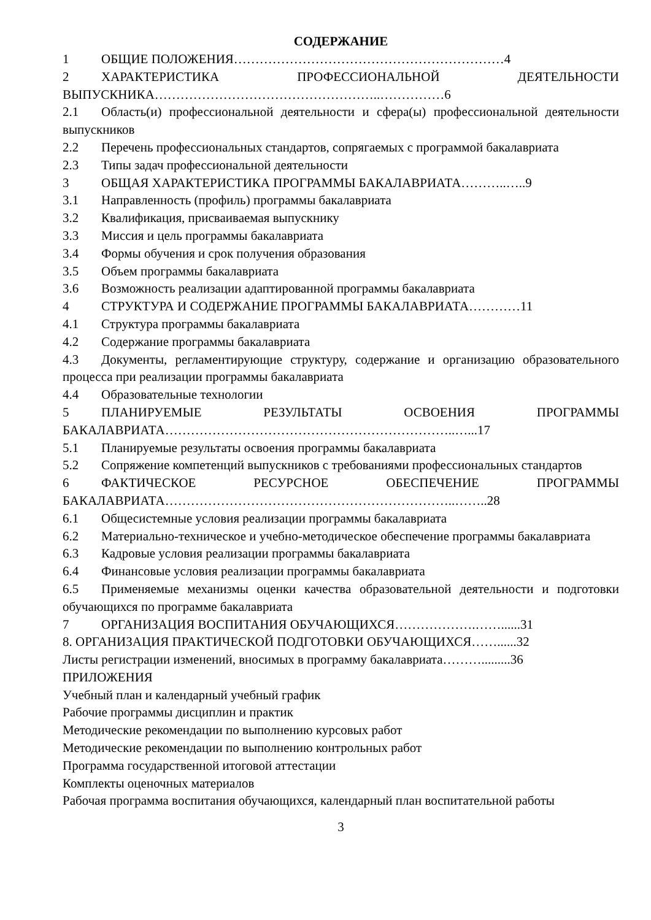СОДЕРЖАНИЕ
1 ОБЩИЕ ПОЛОЖЕНИЯ………………………………………………………4
2 ХАРАКТЕРИСТИКА ПРОФЕССИОНАЛЬНОЙ ДЕЯТЕЛЬНОСТИ ВЫПУСКНИКА……………………………………………..……………6
2.1 Область(и) профессиональной деятельности и сфера(ы) профессиональной деятельности выпускников
2.2 Перечень профессиональных стандартов, сопрягаемых с программой бакалавриата
2.3 Типы задач профессиональной деятельности
3 ОБЩАЯ ХАРАКТЕРИСТИКА ПРОГРАММЫ БАКАЛАВРИАТА………..…..9
3.1 Направленность (профиль) программы бакалавриата
3.2 Квалификация, присваиваемая выпускнику
3.3 Миссия и цель программы бакалавриата
3.4 Формы обучения и срок получения образования
3.5 Объем программы бакалавриата
3.6 Возможность реализации адаптированной программы бакалавриата
4 СТРУКТУРА И СОДЕРЖАНИЕ ПРОГРАММЫ БАКАЛАВРИАТА…………11
4.1 Структура программы бакалавриата
4.2 Содержание программы бакалавриата
4.3 Документы, регламентирующие структуру, содержание и организацию образовательного процесса при реализации программы бакалавриата
4.4 Образовательные технологии
5 ПЛАНИРУЕМЫЕ РЕЗУЛЬТАТЫ ОСВОЕНИЯ ПРОГРАММЫ БАКАЛАВРИАТА…………………………………………………………..…...17
5.1 Планируемые результаты освоения программы бакалавриата
5.2 Сопряжение компетенций выпускников с требованиями профессиональных стандартов
6 ФАКТИЧЕСКОЕ РЕСУРСНОЕ ОБЕСПЕЧЕНИЕ ПРОГРАММЫ БАКАЛАВРИАТА…………………………………………………………..……..28
6.1 Общесистемные условия реализации программы бакалавриата
6.2 Материально-техническое и учебно-методическое обеспечение программы бакалавриата
6.3 Кадровые условия реализации программы бакалавриата
6.4 Финансовые условия реализации программы бакалавриата
6.5 Применяемые механизмы оценки качества образовательной деятельности и подготовки обучающихся по программе бакалавриата
7 ОРГАНИЗАЦИЯ ВОСПИТАНИЯ ОБУЧАЮЩИХСЯ……………….……......31
8. ОРГАНИЗАЦИЯ ПРАКТИЧЕСКОЙ ПОДГОТОВКИ ОБУЧАЮЩИХСЯ……......32
Листы регистрации изменений, вносимых в программу бакалавриата……….........36
ПРИЛОЖЕНИЯ
Учебный план и календарный учебный график
Рабочие программы дисциплин и практик
Методические рекомендации по выполнению курсовых работ
Методические рекомендации по выполнению контрольных работ
Программа государственной итоговой аттестации
Комплекты оценочных материалов
Рабочая программа воспитания обучающихся, календарный план воспитательной работы
3